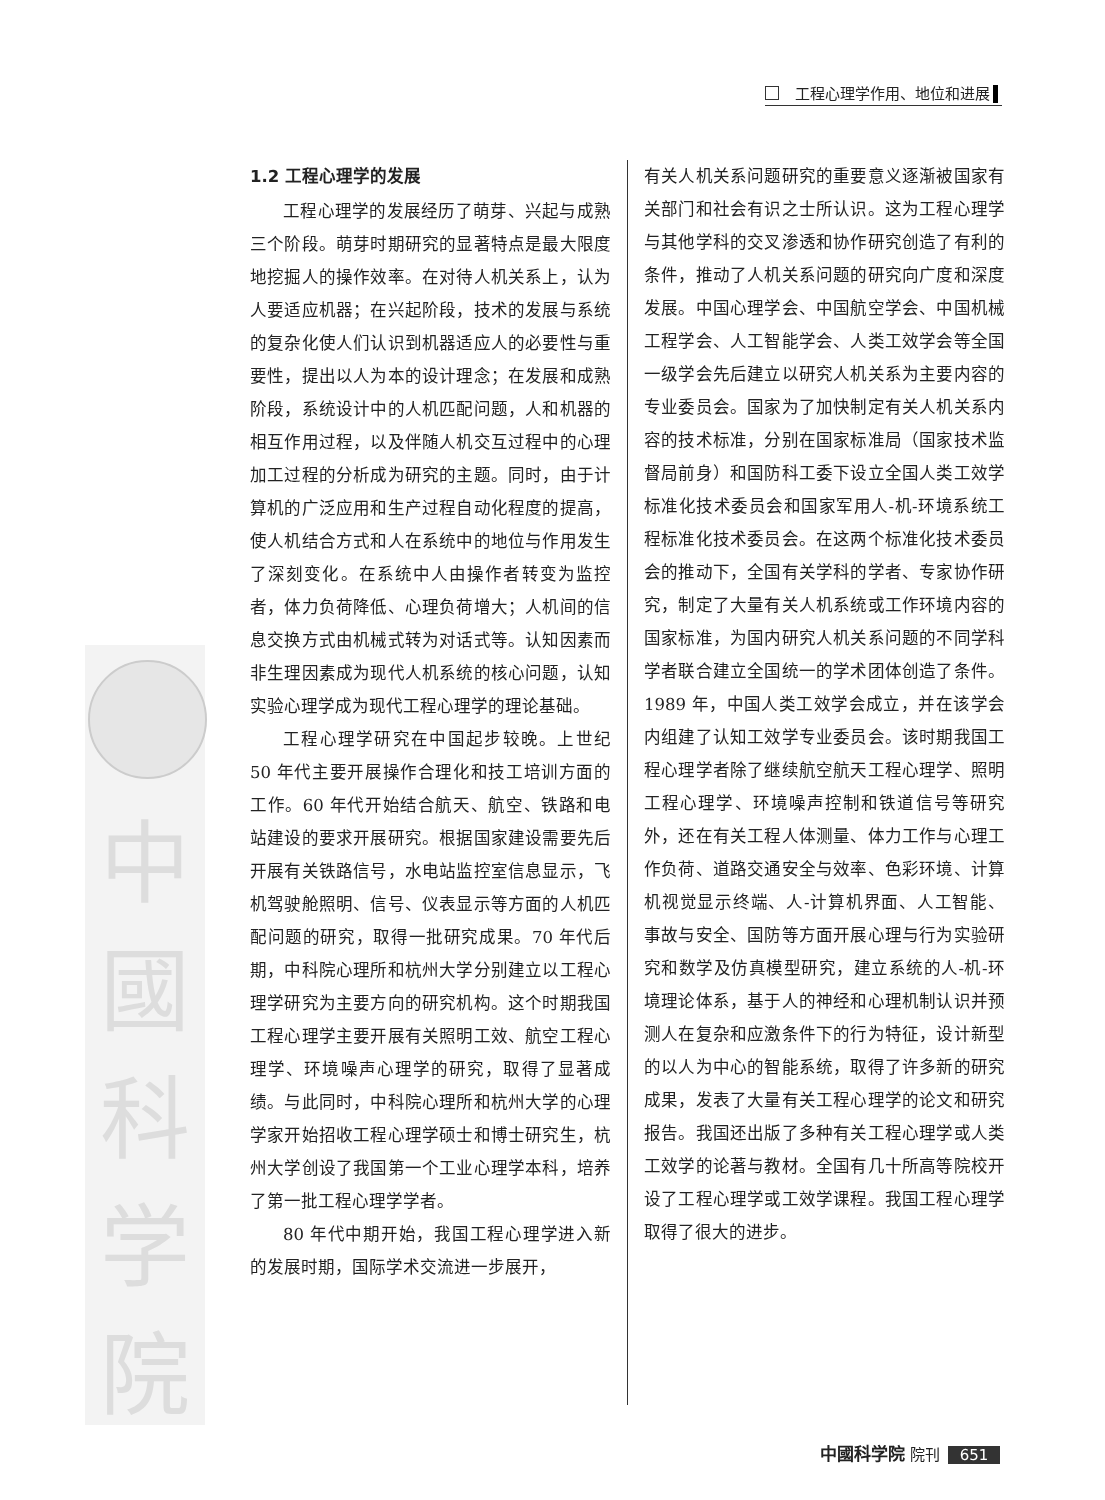工程心理学作用、地位和进展
中
國
科
学
院
1.2 工程心理学的发展
工程心理学的发展经历了萌芽、兴起与成熟三个阶段。萌芽时期研究的显著特点是最大限度地挖掘人的操作效率。在对待人机关系上，认为人要适应机器；在兴起阶段，技术的发展与系统的复杂化使人们认识到机器适应人的必要性与重要性，提出以人为本的设计理念；在发展和成熟阶段，系统设计中的人机匹配问题，人和机器的相互作用过程，以及伴随人机交互过程中的心理加工过程的分析成为研究的主题。同时，由于计算机的广泛应用和生产过程自动化程度的提高，使人机结合方式和人在系统中的地位与作用发生了深刻变化。在系统中人由操作者转变为监控者，体力负荷降低、心理负荷增大；人机间的信息交换方式由机械式转为对话式等。认知因素而非生理因素成为现代人机系统的核心问题，认知实验心理学成为现代工程心理学的理论基础。
工程心理学研究在中国起步较晚。上世纪 50 年代主要开展操作合理化和技工培训方面的工作。60 年代开始结合航天、航空、铁路和电站建设的要求开展研究。根据国家建设需要先后开展有关铁路信号，水电站监控室信息显示，飞机驾驶舱照明、信号、仪表显示等方面的人机匹配问题的研究，取得一批研究成果。70 年代后期，中科院心理所和杭州大学分别建立以工程心理学研究为主要方向的研究机构。这个时期我国工程心理学主要开展有关照明工效、航空工程心理学、环境噪声心理学的研究，取得了显著成绩。与此同时，中科院心理所和杭州大学的心理学家开始招收工程心理学硕士和博士研究生，杭州大学创设了我国第一个工业心理学本科，培养了第一批工程心理学学者。
80 年代中期开始，我国工程心理学进入新的发展时期，国际学术交流进一步展开，
有关人机关系问题研究的重要意义逐渐被国家有关部门和社会有识之士所认识。这为工程心理学与其他学科的交叉渗透和协作研究创造了有利的条件，推动了人机关系问题的研究向广度和深度发展。中国心理学会、中国航空学会、中国机械工程学会、人工智能学会、人类工效学会等全国一级学会先后建立以研究人机关系为主要内容的专业委员会。国家为了加快制定有关人机关系内容的技术标准，分别在国家标准局（国家技术监督局前身）和国防科工委下设立全国人类工效学标准化技术委员会和国家军用人-机-环境系统工程标准化技术委员会。在这两个标准化技术委员会的推动下，全国有关学科的学者、专家协作研究，制定了大量有关人机系统或工作环境内容的国家标准，为国内研究人机关系问题的不同学科学者联合建立全国统一的学术团体创造了条件。1989 年，中国人类工效学会成立，并在该学会内组建了认知工效学专业委员会。该时期我国工程心理学者除了继续航空航天工程心理学、照明工程心理学、环境噪声控制和铁道信号等研究外，还在有关工程人体测量、体力工作与心理工作负荷、道路交通安全与效率、色彩环境、计算机视觉显示终端、人-计算机界面、人工智能、事故与安全、国防等方面开展心理与行为实验研究和数学及仿真模型研究，建立系统的人-机-环境理论体系，基于人的神经和心理机制认识并预测人在复杂和应激条件下的行为特征，设计新型的以人为中心的智能系统，取得了许多新的研究成果，发表了大量有关工程心理学的论文和研究报告。我国还出版了多种有关工程心理学或人类工效学的论著与教材。全国有几十所高等院校开设了工程心理学或工效学课程。我国工程心理学取得了很大的进步。
中國科学院 院刊 651